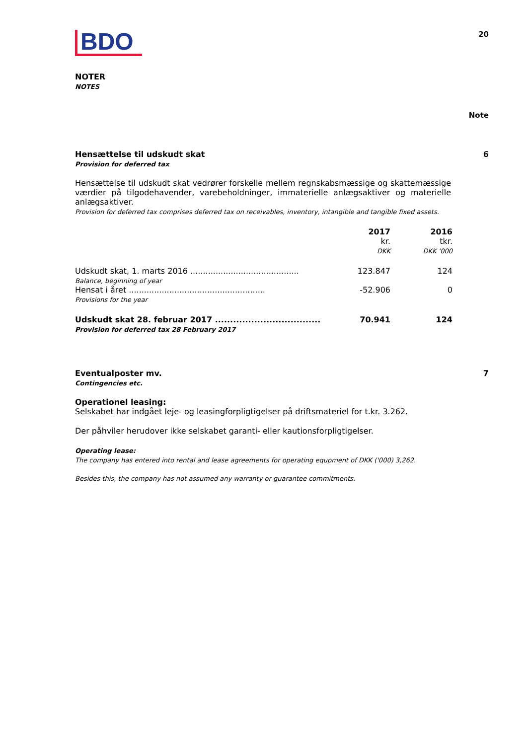BDO
20
NOTER
NOTES
Note
Hensættelse til udskudt skat
Provision for deferred tax
6
Hensættelse til udskudt skat vedrører forskelle mellem regnskabsmæssige og skattemæssige værdier på tilgodehavender, varebeholdninger, immaterielle anlægsaktiver og materielle anlægsaktiver.
Provision for deferred tax comprises deferred tax on receivables, inventory, intangible and tangible fixed assets.
| | 2017 kr. DKK | 2016 tkr. DKK '000 |
| --- | --- | --- |
| Udskudt skat, 1. marts 2016 ........................................... Balance, beginning of year | 123.847 | 124 |
| Hensat i året ...................................................... Provisions for the year | -52.906 | 0 |
| Udskudt skat 28. februar 2017 ................................... Provision for deferred tax 28 February 2017 | 70.941 | 124 |
Eventualposter mv.
Contingencies etc.
7
Operationel leasing:
Selskabet har indgået leje- og leasingforpligtigelser på driftsmateriel for t.kr. 3.262.
Der påhviler herudover ikke selskabet garanti- eller kautionsforpligtigelser.
Operating lease:
The company has entered into rental and lease agreements for operating equpment of DKK ('000) 3,262.
Besides this, the company has not assumed any warranty or guarantee commitments.